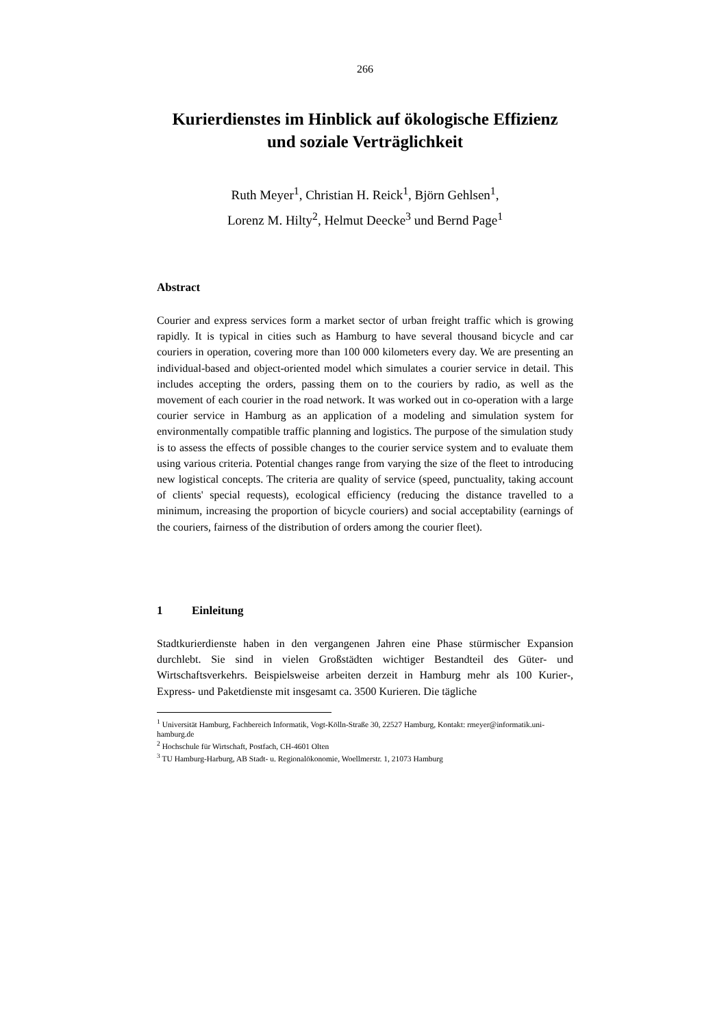266
Kurierdienstes im Hinblick auf ökologische Effizienz und soziale Verträglichkeit
Ruth Meyer<sup>1</sup>, Christian H. Reick<sup>1</sup>, Björn Gehlsen<sup>1</sup>,
Lorenz M. Hilty<sup>2</sup>, Helmut Deecke<sup>3</sup> und Bernd Page<sup>1</sup>
Abstract
Courier and express services form a market sector of urban freight traffic which is growing rapidly. It is typical in cities such as Hamburg to have several thousand bicycle and car couriers in operation, covering more than 100 000 kilometers every day. We are presenting an individual-based and object-oriented model which simulates a courier service in detail. This includes accepting the orders, passing them on to the couriers by radio, as well as the movement of each courier in the road network. It was worked out in co-operation with a large courier service in Hamburg as an application of a modeling and simulation system for environmentally compatible traffic planning and logistics. The purpose of the simulation study is to assess the effects of possible changes to the courier service system and to evaluate them using various criteria. Potential changes range from varying the size of the fleet to introducing new logistical concepts. The criteria are quality of service (speed, punctuality, taking account of clients' special requests), ecological efficiency (reducing the distance travelled to a minimum, increasing the proportion of bicycle couriers) and social acceptability (earnings of the couriers, fairness of the distribution of orders among the courier fleet).
1 Einleitung
Stadtkurierdienste haben in den vergangenen Jahren eine Phase stürmischer Expansion durchlebt. Sie sind in vielen Großstädten wichtiger Bestandteil des Güter- und Wirtschaftsverkehrs. Beispielsweise arbeiten derzeit in Hamburg mehr als 100 Kurier-, Express- und Paketdienste mit insgesamt ca. 3500 Kurieren. Die tägliche
<sup>1</sup> Universität Hamburg, Fachbereich Informatik, Vogt-Kölln-Straße 30, 22527 Hamburg, Kontakt: rmeyer@informatik.uni-hamburg.de
<sup>2</sup> Hochschule für Wirtschaft, Postfach, CH-4601 Olten
<sup>3</sup> TU Hamburg-Harburg, AB Stadt- u. Regionalökonomie, Woellmerstr. 1, 21073 Hamburg